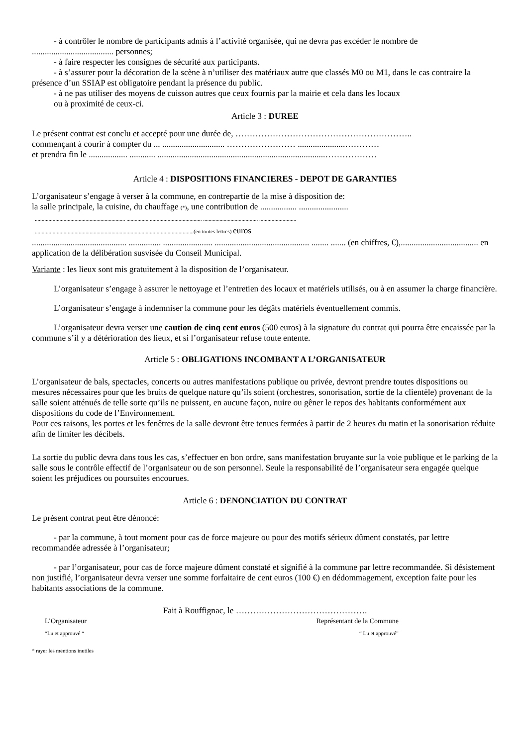- à contrôler le nombre de participants admis à l’activité organisée, qui ne devra pas excéder le nombre de ...................................... personnes;
- à faire respecter les consignes de sécurité aux participants.
- à s’assurer pour la décoration de la scène à n’utiliser des matériaux autre que classés M0 ou M1, dans le cas contraire la présence d’un SSIAP est obligatoire pendant la présence du public.
- à ne pas utiliser des moyens de cuisson autres que ceux fournis par la mairie et cela dans les locaux
ou à proximité de ceux-ci.
Article 3 : DUREE
Le présent contrat est conclu et accepté pour une durée de, ……………………………………………………..
commençant à courir à compter du ... ............................. …………………… ......................…………
et prendra fin le .................. ............ ..............................................................................………………
Article 4 : DISPOSITIONS FINANCIERES - DEPOT DE GARANTIES
L’organisateur s’engage à verser à la commune, en contrepartie de la mise à disposition de:
la salle principale, la cuisine, du chauffage (*), une contribution de ................. .......................
.................................................................. ................ ...................................... ........................................ ...........................
....................................................................................................................(en toutes lettres) euros
............................................ ............... ....................... ............................................ ........ ....... (en chiffres, €),.................................... en application de la délibération susvisée du Conseil Municipal.
Variante : les lieux sont mis gratuitement à la disposition de l’organisateur.
L’organisateur s’engage à assurer le nettoyage et l’entretien des locaux et matériels utilisés, ou à en assumer la charge financière.
L’organisateur s’engage à indemniser la commune pour les dégâts matériels éventuellement commis.
L’organisateur devra verser une caution de cinq cent euros (500 euros) à la signature du contrat qui pourra être encaissée par la commune s’il y a détérioration des lieux, et si l’organisateur refuse toute entente.
Article 5 : OBLIGATIONS INCOMBANT A L’ORGANISATEUR
L’organisateur de bals, spectacles, concerts ou autres manifestations publique ou privée, devront prendre toutes dispositions ou mesures nécessaires pour que les bruits de quelque nature qu’ils soient (orchestres, sonorisation, sortie de la clientèle) provenant de la salle soient atténués de telle sorte qu’ils ne puissent, en aucune façon, nuire ou gêner le repos des habitants conformément aux dispositions du code de l’Environnement.
Pour ces raisons, les portes et les fenêtres de la salle devront être tenues fermées à partir de 2 heures du matin et la sonorisation réduite afin de limiter les décibels.
La sortie du public devra dans tous les cas, s’effectuer en bon ordre, sans manifestation bruyante sur la voie publique et le parking de la salle sous le contrôle effectif de l’organisateur ou de son personnel. Seule la responsabilité de l’organisateur sera engagée quelque soient les préjudices ou poursuites encourues.
Article 6 : DENONCIATION DU CONTRAT
Le présent contrat peut être dénoncé:
- par la commune, à tout moment pour cas de force majeure ou pour des motifs sérieux dûment constatés, par lettre recommandée adressée à l’organisateur;
- par l’organisateur, pour cas de force majeure dûment constaté et signifié à la commune par lettre recommandée. Si désistement non justifié, l’organisateur devra verser une somme forfaitaire de cent euros (100 €) en dédommagement, exception faite pour les habitants associations de la commune.
Fait à Rouffignac, le ……………………………………….
L’Organisateur Représentant de la Commune
“Lu et approuvé ““ Lu et approuvé”
* rayer les mentions inutiles